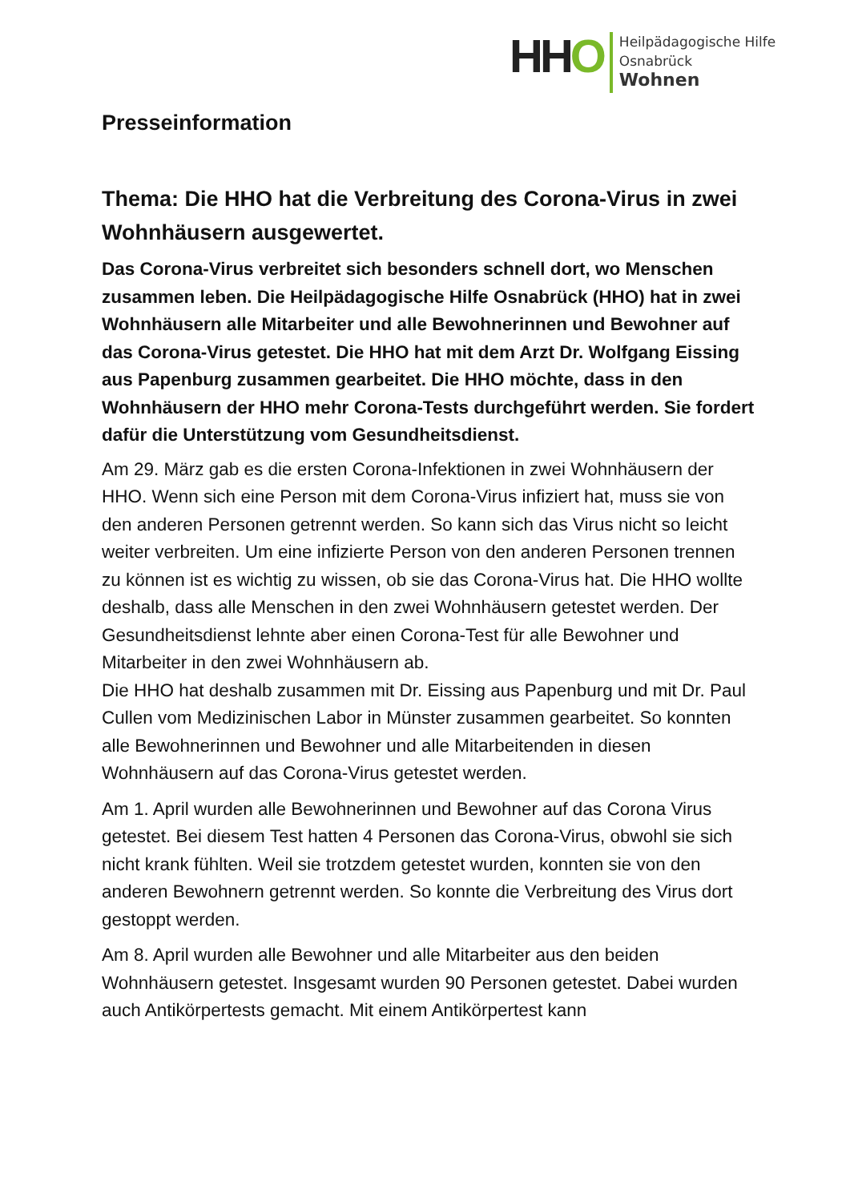HHO
Heilpädagogische Hilfe Osnabrück
Wohnen
Presseinformation
Thema: Die HHO hat die Verbreitung des Corona-Virus in zwei Wohnhäusern ausgewertet.
Das Corona-Virus verbreitet sich besonders schnell dort, wo Menschen zusammen leben. Die Heilpädagogische Hilfe Osnabrück (HHO) hat in zwei Wohnhäusern alle Mitarbeiter und alle Bewohnerinnen und Bewohner auf das Corona-Virus getestet. Die HHO hat mit dem Arzt Dr. Wolfgang Eissing aus Papenburg zusammen gearbeitet. Die HHO möchte, dass in den Wohnhäusern der HHO mehr Corona-Tests durchgeführt werden. Sie fordert dafür die Unterstützung vom Gesundheitsdienst.
Am 29. März gab es die ersten Corona-Infektionen in zwei Wohnhäusern der HHO. Wenn sich eine Person mit dem Corona-Virus infiziert hat, muss sie von den anderen Personen getrennt werden. So kann sich das Virus nicht so leicht weiter verbreiten. Um eine infizierte Person von den anderen Personen trennen zu können ist es wichtig zu wissen, ob sie das Corona-Virus hat. Die HHO wollte deshalb, dass alle Menschen in den zwei Wohnhäusern getestet werden. Der Gesundheitsdienst lehnte aber einen Corona-Test für alle Bewohner und Mitarbeiter in den zwei Wohnhäusern ab.
Die HHO hat deshalb zusammen mit Dr. Eissing aus Papenburg und mit Dr. Paul Cullen vom Medizinischen Labor in Münster zusammen gearbeitet. So konnten alle Bewohnerinnen und Bewohner und alle Mitarbeitenden in diesen Wohnhäusern auf das Corona-Virus getestet werden.
Am 1. April wurden alle Bewohnerinnen und Bewohner auf das Corona Virus getestet. Bei diesem Test hatten 4 Personen das Corona-Virus, obwohl sie sich nicht krank fühlten. Weil sie trotzdem getestet wurden, konnten sie von den anderen Bewohnern getrennt werden. So konnte die Verbreitung des Virus dort gestoppt werden.
Am 8. April wurden alle Bewohner und alle Mitarbeiter aus den beiden Wohnhäusern getestet. Insgesamt wurden 90 Personen getestet. Dabei wurden auch Antikörpertests gemacht. Mit einem Antikörpertest kann